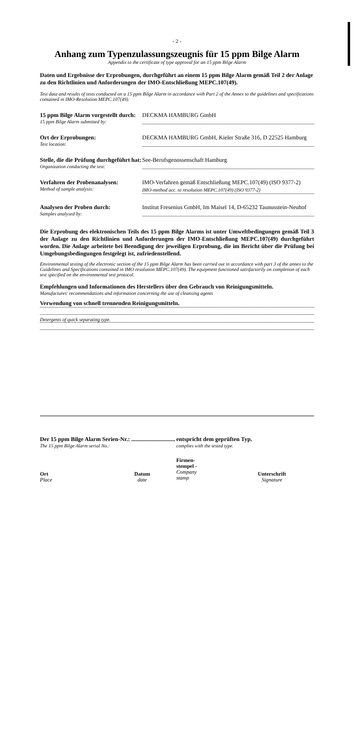- 2 -
Anhang zum Typenzulassungszeugnis für 15 ppm Bilge Alarm
Appendix to the certificate of type approval for an 15 ppm Bilge Alarm
Daten und Ergebnisse der Erprobungen, durchgeführt an einem 15 ppm Bilge Alarm gemäß Teil 2 der Anlage zu den Richtlinien und Anforderungen der IMO-Entschließung MEPC.107(49).
Test data and results of tests conducted on a 15 ppm Bilge Alarm in accordance with Part 2 of the Annex to the guidelines and specifications contained in IMO-Resolution MEPC.107(49).
15 ppm Bilge Alarm vorgestellt durch:
15 ppm Bilge Alarm submitted by:
DECKMA HAMBURG GmbH
Ort der Erprobungen:
Test location:
DECKMA HAMBURG GmbH, Kieler Straße 316, D 22525 Hamburg
Stelle, die die Prüfung durchgeführt hat:
Organization conducting the test:
See-Berufsgenossenschaft Hamburg
Verfahren der Probenanalysen:
Method of sample analysis:
IMO-Verfahren gemäß Entschließung MEPC.107(49) (ISO 9377-2)
IMO-method acc. to resolution MEPC.107(49) (ISO 9377-2)
Analysen der Proben durch:
Samples analysed by:
Institut Fresenius GmbH, Im Maisel 14, D-65232 Taunusstein-Neuhof
Die Erprobung des elektronischen Teils des 15 ppm Bilge Alarms ist unter Umweltbedingungen gemäß Teil 3 der Anlage zu den Richtlinien und Anforderungen der IMO-Entschließung MEPC.107(49) durchgeführt worden. Die Anlage arbeitete bei Beendigung der jeweiligen Erprobung, die im Bericht über die Prüfung bei Umgebungsbedingungen festgelegt ist, zufriedenstellend.
Environmental testing of the electronic section of the 15 ppm Bilge Alarm has been carried out in accordance with part 3 of the annex to the Guidelines and Specifications contained in IMO resolution MEPC.107(49). The equipment functioned satisfactorily on completion of each test specified on the environmental test protocol.
Empfehlungen und Informationen des Herstellers über den Gebrauch von Reinigungsmitteln.
Manufactures' recommendations and information concerning the use of cleansing agents
Verwendung von schnell trennenden Reinigungsmitteln.
Detergents of quick separating type.
Der 15 ppm Bilge Alarm Serien-Nr.: ..............................
The 15 ppm Bilge Alarm serial No.:
entspricht dem geprüften Typ.
complies with the tested type.
Ort
Place
Datum
date
Firmen-
stempel -
Company
stamp
Unterschrift
Signature